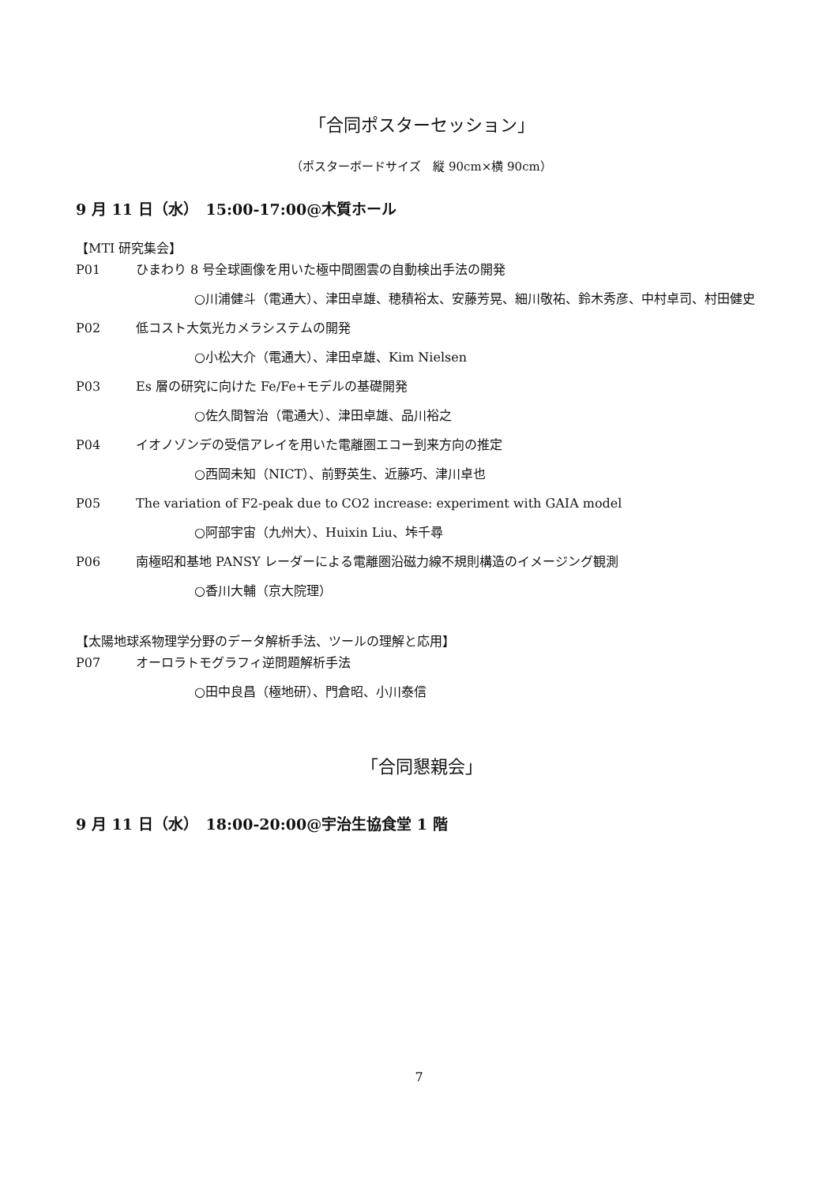「合同ポスターセッション」
（ポスターボードサイズ　縦 90cm×横 90cm）
9 月 11 日（水）　15:00-17:00@木質ホール
【MTI 研究集会】
P01 ひまわり 8 号全球画像を用いた極中間圏雲の自動検出手法の開発
○川浦健斗（電通大）、津田卓雄、穂積裕太、安藤芳晃、細川敬祐、鈴木秀彦、中村卓司、村田健史
P02 低コスト大気光カメラシステムの開発
○小松大介（電通大）、津田卓雄、Kim Nielsen
P03 Es 層の研究に向けた Fe/Fe+モデルの基礎開発
○佐久間智治（電通大）、津田卓雄、品川裕之
P04 イオノゾンデの受信アレイを用いた電離圏エコー到来方向の推定
○西岡未知（NICT）、前野英生、近藤巧、津川卓也
P05 The variation of F2-peak due to CO2 increase: experiment with GAIA model
○阿部宇宙（九州大）、Huixin Liu、垰千尋
P06 南極昭和基地 PANSY レーダーによる電離圏沿磁力線不規則構造のイメージング観測
○香川大輔（京大院理）
【太陽地球系物理学分野のデータ解析手法、ツールの理解と応用】
P07 オーロラトモグラフィ逆問題解析手法
○田中良昌（極地研）、門倉昭、小川泰信
「合同懇親会」
9 月 11 日（水）　18:00-20:00@宇治生協食堂 1 階
7